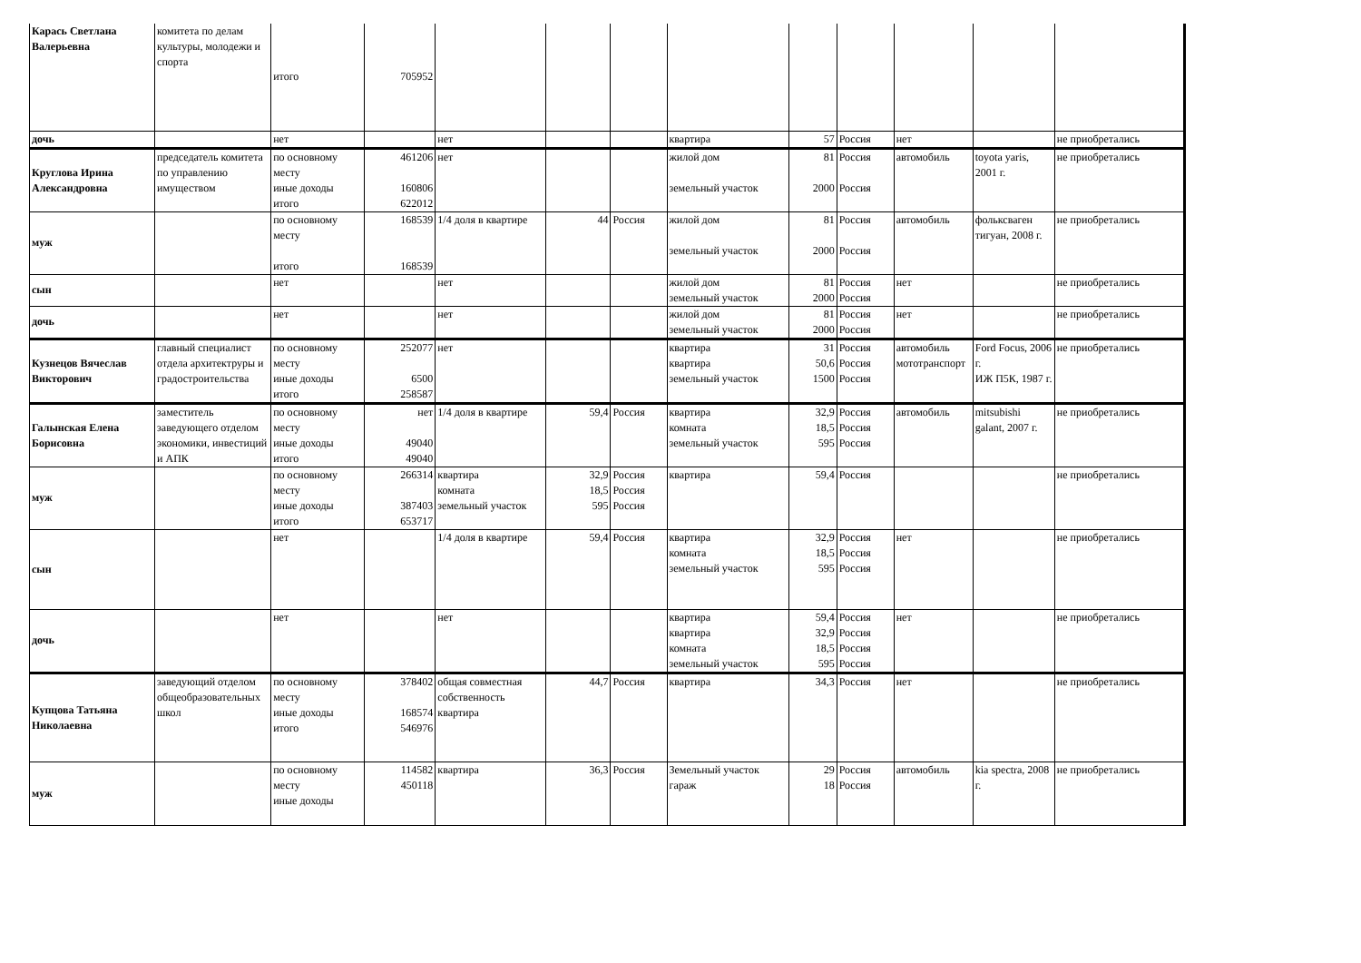| Карась Светлана Валерьевна | комитета по делам культуры, молодежи и спорта | итого | 705952 | | | | | | | | | |
| дочь | | нет | | нет | | | квартира | 57 | Россия | нет | | не приобретались |
| Круглова Ирина Александровна | председатель комитета по управлению имуществом | по основному месту иные доходы итого | 461206 160806 622012 | нет | | | жилой дом земельный участок | 81 2000 | Россия Россия | автомобиль | toyota yaris, 2001 г. | не приобретались |
| муж | | по основному месту итого | 168539 168539 | 1/4 доля в квартире | 44 | Россия | жилой дом земельный участок | 81 2000 | Россия Россия | автомобиль | фольксваген тигуан, 2008 г. | не приобретались |
| сын | | нет | | нет | | | жилой дом земельный участок | 81 2000 | Россия Россия | нет | | не приобретались |
| дочь | | нет | | нет | | | жилой дом земельный участок | 81 2000 | Россия Россия | нет | | не приобретались |
| Кузнецов Вячеслав Викторович | главный специалист отдела архитектруры и градостроительства | по основному месту иные доходы итого | 252077 6500 258587 | нет | | | квартира квартира земельный участок | 31 50,6 1500 | Россия Россия Россия | автомобиль мототранспорт | Ford Focus, 2006 г. ИЖ П5К, 1987 г. | не приобретались |
| Галынская Елена Борисовна | заместитель заведующего отделом экономики, инвестиций и АПК | по основному месту иные доходы итого | нет 49040 49040 | 1/4 доля в квартире | 59,4 | Россия | квартира комната земельный участок | 32,9 18,5 595 | Россия Россия Россия | автомобиль | mitsubishi galant, 2007 г. | не приобретались |
| муж | | по основному месту иные доходы итого | 266314 387403 653717 | квартира комната земельный участок | 32,9 18,5 595 | Россия Россия Россия | квартира | 59,4 | Россия | | | не приобретались |
| сын | | нет | | 1/4 доля в квартире | 59,4 | Россия | квартира комната земельный участок | 32,9 18,5 595 | Россия Россия Россия | нет | | не приобретались |
| дочь | | нет | | нет | | | квартира квартира комната земельный участок | 59,4 32,9 18,5 595 | Россия Россия Россия Россия | нет | | не приобретались |
| Купцова Татьяна Николаевна | заведующий отделом общеобразовательных школ | по основному месту иные доходы итого | 378402 168574 546976 | общая совместная собственность квартира | 44,7 | Россия | квартира | 34,3 | Россия | нет | | не приобретались |
| муж | | по основному месту иные доходы | 114582 450118 | квартира | 36,3 | Россия | Земельный участок гараж | 29 18 | Россия Россия | автомобиль | kia spectra, 2008 г. | не приобретались |